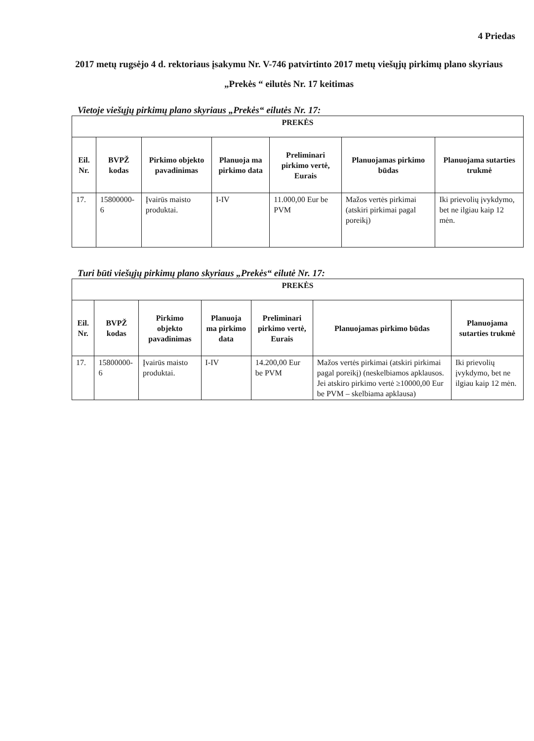4 Priedas
2017 metų rugsėjo 4 d. rektoriaus įsakymu Nr. V-746 patvirtinto 2017 metų viešųjų pirkimų plano skyriaus „Prekės “ eilutės Nr. 17 keitimas
Vietoje viešųjų pirkimų plano skyriaus „Prekės“ eilutės Nr. 17:
| PREKĖS | | | | | | |
| Eil. Nr. | BVPŽ kodas | Pirkimo objekto pavadinimas | Planuoja ma pirkimo data | Preliminari pirkimo vertė, Eurais | Planuojamas pirkimo būdas | Planuojama sutarties trukmė |
| 17. | 15800000-6 | Įvairūs maisto produktai. | I-IV | 11.000,00 Eur be PVM | Mažos vertės pirkimai (atskiri pirkimai pagal poreikį) | Iki prievolių įvykdymo, bet ne ilgiau kaip 12 mėn. |
Turi būti viešųjų pirkimų plano skyriaus „Prekės“ eilutė Nr. 17:
| PREKĖS | | | | | | |
| Eil. Nr. | BVPŽ kodas | Pirkimo objekto pavadinimas | Planuoja ma pirkimo data | Preliminari pirkimo vertė, Eurais | Planuojamas pirkimo būdas | Planuojama sutarties trukmė |
| 17. | 15800000-6 | Įvairūs maisto produktai. | I-IV | 14.200,00 Eur be PVM | Mažos vertės pirkimai (atskiri pirkimai pagal poreikį) (neskelbiamos apklausos. Jei atskiro pirkimo vertė ≥10000,00 Eur be PVM – skelbiama apklausa) | Iki prievolių įvykdymo, bet ne ilgiau kaip 12 mėn. |